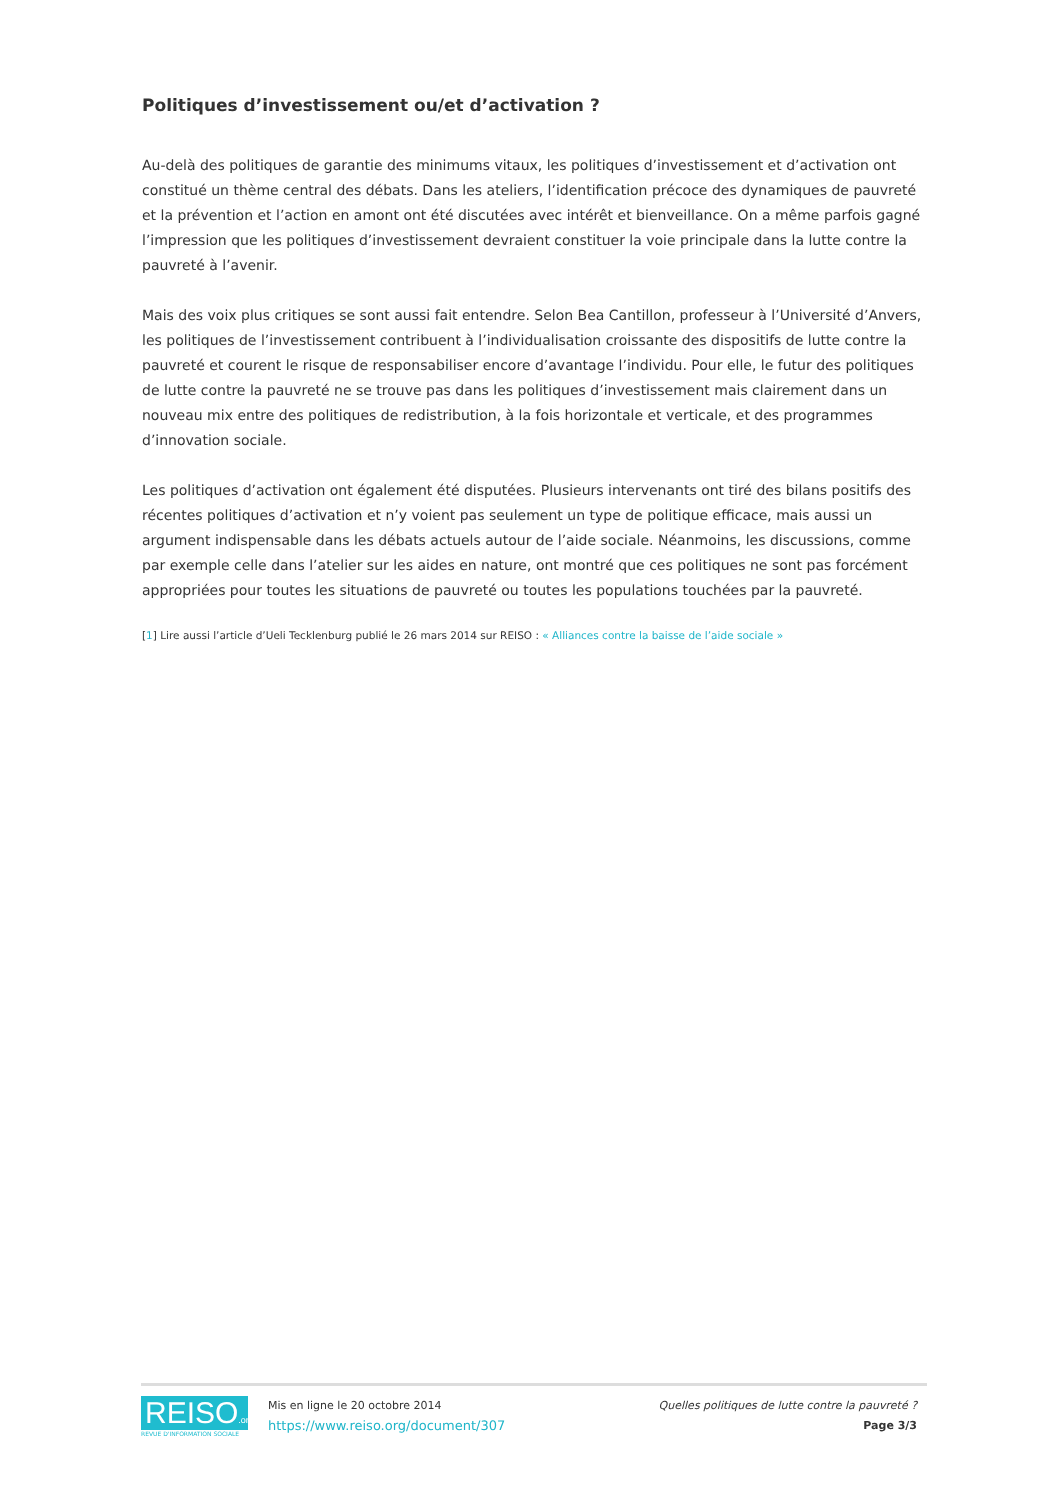Politiques d’investissement ou/et d’activation ?
Au-delà des politiques de garantie des minimums vitaux, les politiques d’investissement et d’activation ont constitué un thème central des débats. Dans les ateliers, l’identification précoce des dynamiques de pauvreté et la prévention et l’action en amont ont été discutées avec intérêt et bienveillance. On a même parfois gagné l’impression que les politiques d’investissement devraient constituer la voie principale dans la lutte contre la pauvreté à l’avenir.
Mais des voix plus critiques se sont aussi fait entendre. Selon Bea Cantillon, professeur à l’Université d’Anvers, les politiques de l’investissement contribuent à l’individualisation croissante des dispositifs de lutte contre la pauvreté et courent le risque de responsabiliser encore d’avantage l’individu. Pour elle, le futur des politiques de lutte contre la pauvreté ne se trouve pas dans les politiques d’investissement mais clairement dans un nouveau mix entre des politiques de redistribution, à la fois horizontale et verticale, et des programmes d’innovation sociale.
Les politiques d’activation ont également été disputées. Plusieurs intervenants ont tiré des bilans positifs des récentes politiques d’activation et n’y voient pas seulement un type de politique efficace, mais aussi un argument indispensable dans les débats actuels autour de l’aide sociale. Néanmoins, les discussions, comme par exemple celle dans l’atelier sur les aides en nature, ont montré que ces politiques ne sont pas forcément appropriées pour toutes les situations de pauvreté ou toutes les populations touchées par la pauvreté.
[1] Lire aussi l’article d’Ueli Tecklenburg publié le 26 mars 2014 sur REISO : « Alliances contre la baisse de l’aide sociale »
REISO.org
REVUE D'INFORMATION SOCIALE
Mis en ligne le 20 octobre 2014
https://www.reiso.org/document/307
Quelles politiques de lutte contre la pauvreté ?
Page 3/3